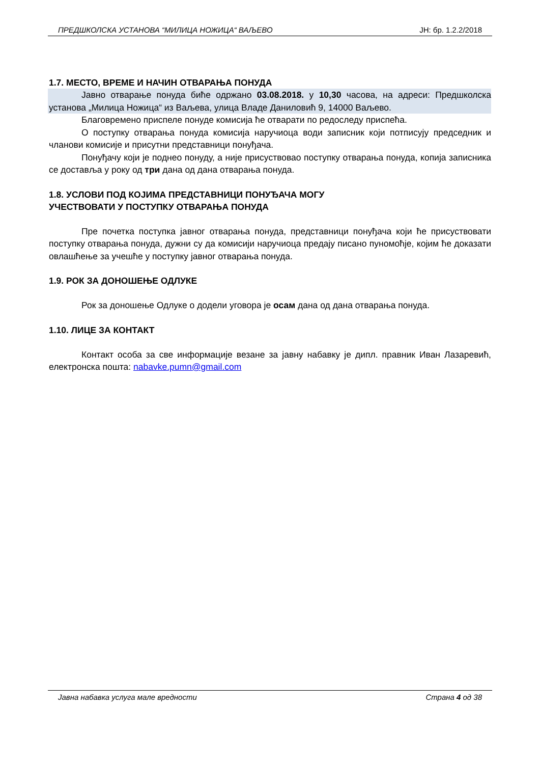ПРЕДШКОЛСКА УСТАНОВА “МИЛИЦА НОЖИЦА“ ВАЉЕВО ЈН: бр. 1.2.2/2018
1.7. МЕСТО, ВРЕМЕ И НАЧИН ОТВАРАЊА ПОНУДА
Јавно отварање понуда биће одржано 03.08.2018. у 10,30 часова, на адреси: Предшколска установа „Милица Ножица“ из Ваљева, улица Владе Даниловић 9, 14000 Ваљево.
Благовремено приспеле понуде комисија ће отварати по редоследу приспећа.
О поступку отварања понуда комисија наручиоца води записник који потписују председник и чланови комисије и присутни представници понуђача.
Понуђачу који је поднео понуду, а није присуствовао поступку отварања понуда, копија записника се доставља у року од три дана од дана отварања понуда.
1.8. УСЛОВИ ПОД КОЈИМА ПРЕДСТАВНИЦИ ПОНУЂАЧА МОГУ
УЧЕСТВОВАТИ У ПОСТУПКУ ОТВАРАЊА ПОНУДА
Пре почетка поступка јавног отварања понуда, представници понуђача који ће присуствовати поступку отварања понуда, дужни су да комисији наручиоца предају писано пуномоћје, којим ће доказати овлашћење за учешће у поступку јавног отварања понуда.
1.9. РОК ЗА ДОНОШЕЊЕ ОДЛУКЕ
Рок за доношење Одлуке о додели уговора је осам дана од дана отварања понуда.
1.10. ЛИЦЕ ЗА КОНТАКТ
Контакт особа за све информације везане за јавну набавку је дипл. правник Иван Лазаревић, електронска пошта: nabavke.pumn@gmail.com
Јавна набавка услуга мале вредности Страна 4 од 38